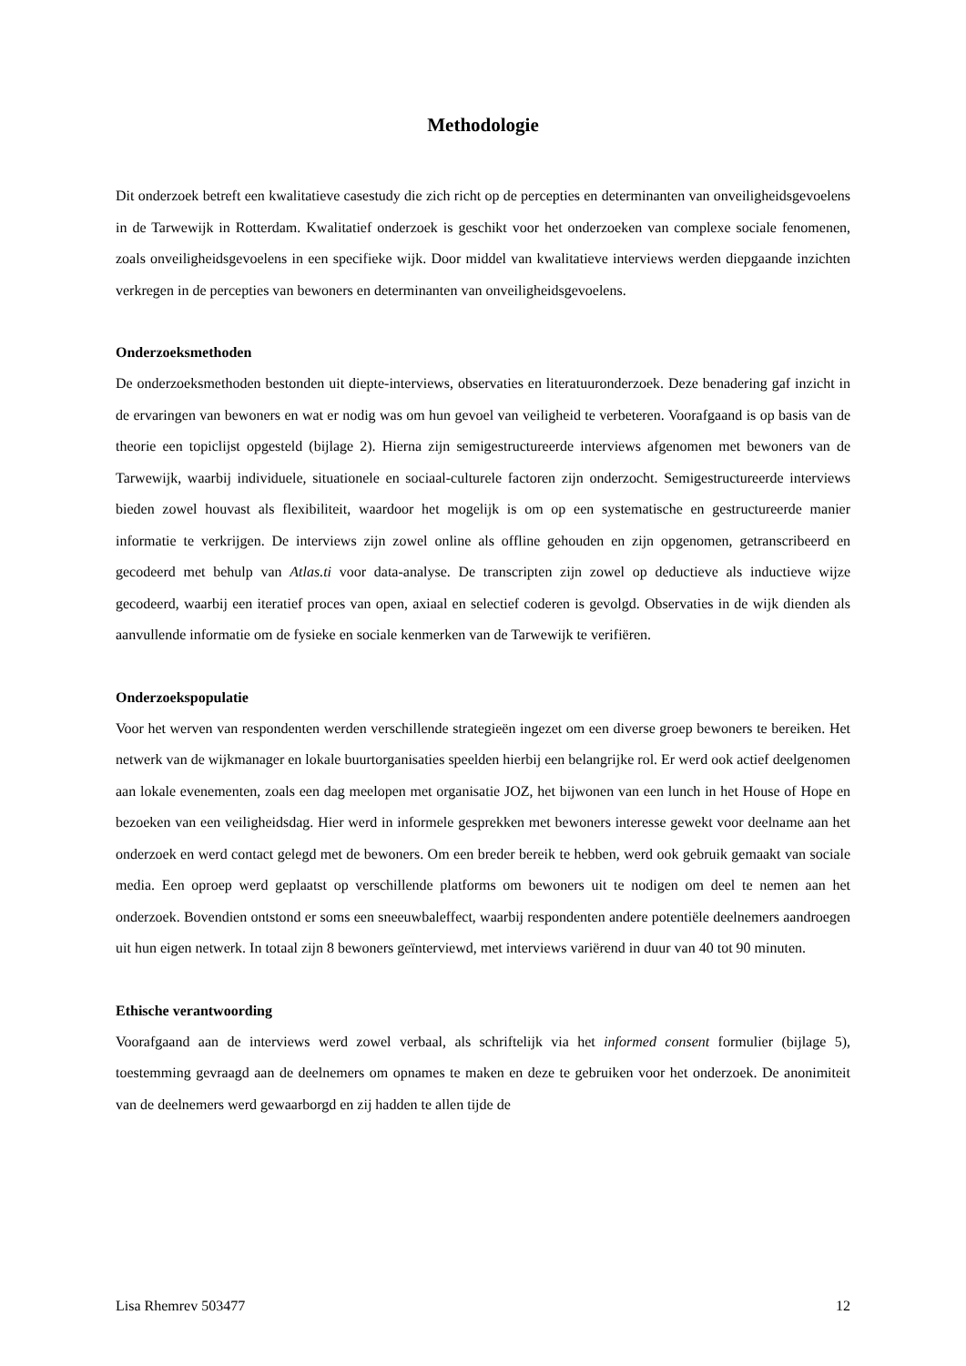Methodologie
Dit onderzoek betreft een kwalitatieve casestudy die zich richt op de percepties en determinanten van onveiligheidsgevoelens in de Tarwewijk in Rotterdam. Kwalitatief onderzoek is geschikt voor het onderzoeken van complexe sociale fenomenen, zoals onveiligheidsgevoelens in een specifieke wijk. Door middel van kwalitatieve interviews werden diepgaande inzichten verkregen in de percepties van bewoners en determinanten van onveiligheidsgevoelens.
Onderzoeksmethoden
De onderzoeksmethoden bestonden uit diepte-interviews, observaties en literatuuronderzoek. Deze benadering gaf inzicht in de ervaringen van bewoners en wat er nodig was om hun gevoel van veiligheid te verbeteren. Voorafgaand is op basis van de theorie een topiclijst opgesteld (bijlage 2). Hierna zijn semigestructureerde interviews afgenomen met bewoners van de Tarwewijk, waarbij individuele, situationele en sociaal-culturele factoren zijn onderzocht. Semigestructureerde interviews bieden zowel houvast als flexibiliteit, waardoor het mogelijk is om op een systematische en gestructureerde manier informatie te verkrijgen. De interviews zijn zowel online als offline gehouden en zijn opgenomen, getranscribeerd en gecodeerd met behulp van Atlas.ti voor data-analyse. De transcripten zijn zowel op deductieve als inductieve wijze gecodeerd, waarbij een iteratief proces van open, axiaal en selectief coderen is gevolgd. Observaties in de wijk dienden als aanvullende informatie om de fysieke en sociale kenmerken van de Tarwewijk te verifiëren.
Onderzoekspopulatie
Voor het werven van respondenten werden verschillende strategieën ingezet om een diverse groep bewoners te bereiken. Het netwerk van de wijkmanager en lokale buurtorganisaties speelden hierbij een belangrijke rol. Er werd ook actief deelgenomen aan lokale evenementen, zoals een dag meelopen met organisatie JOZ, het bijwonen van een lunch in het House of Hope en bezoeken van een veiligheidsdag. Hier werd in informele gesprekken met bewoners interesse gewekt voor deelname aan het onderzoek en werd contact gelegd met de bewoners. Om een breder bereik te hebben, werd ook gebruik gemaakt van sociale media. Een oproep werd geplaatst op verschillende platforms om bewoners uit te nodigen om deel te nemen aan het onderzoek. Bovendien ontstond er soms een sneeuwbaleffect, waarbij respondenten andere potentiële deelnemers aandroegen uit hun eigen netwerk. In totaal zijn 8 bewoners geïnterviewd, met interviews variërend in duur van 40 tot 90 minuten.
Ethische verantwoording
Voorafgaand aan de interviews werd zowel verbaal, als schriftelijk via het informed consent formulier (bijlage 5), toestemming gevraagd aan de deelnemers om opnames te maken en deze te gebruiken voor het onderzoek. De anonimiteit van de deelnemers werd gewaarborgd en zij hadden te allen tijde de
Lisa Rhemrev 503477 12